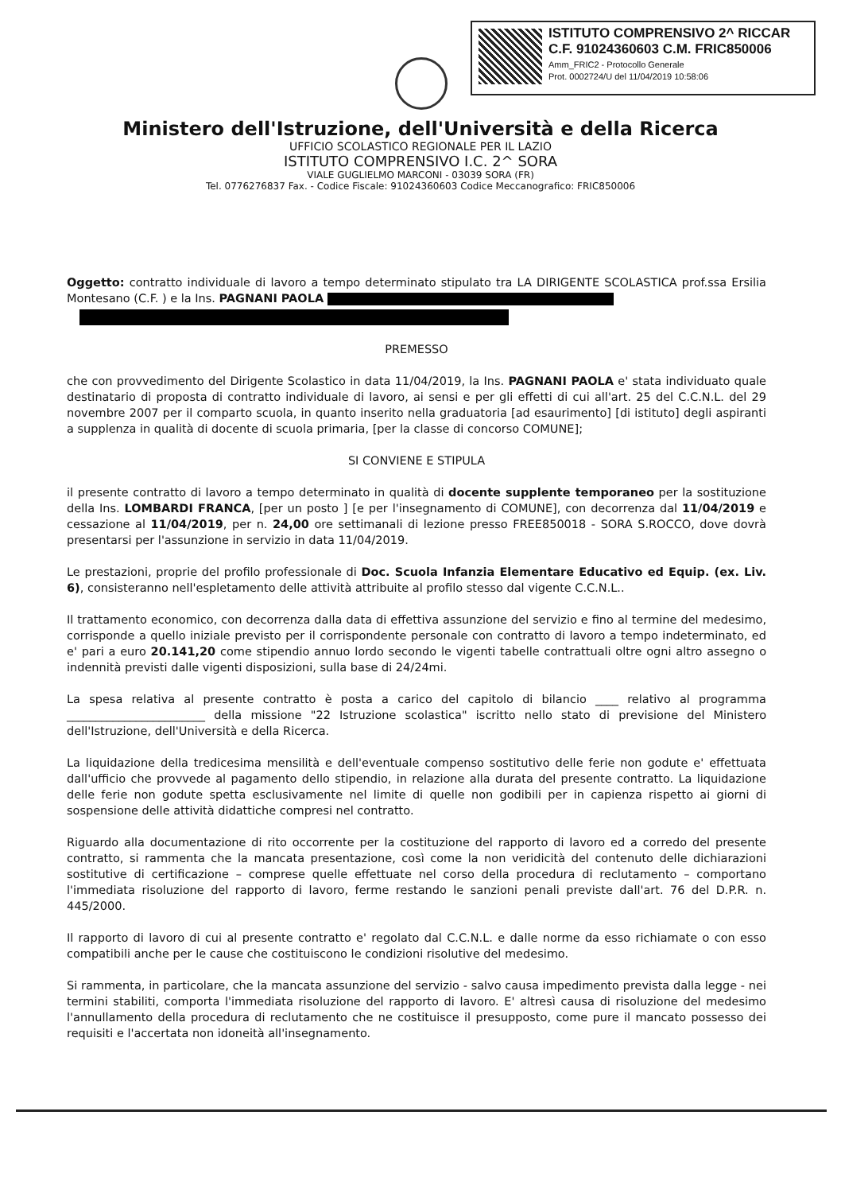ISTITUTO COMPRENSIVO 2^ RICCAR
C.F. 91024360603 C.M. FRIC850006
Amm_FRIC2 - Protocollo Generale
Prot. 0002724/U del 11/04/2019 10:58:06
Ministero dell'Istruzione, dell'Università e della Ricerca
UFFICIO SCOLASTICO REGIONALE PER IL LAZIO
ISTITUTO COMPRENSIVO I.C. 2^ SORA
VIALE GUGLIELMO MARCONI - 03039 SORA (FR)
Tel. 0776276837 Fax. - Codice Fiscale: 91024360603 Codice Meccanografico: FRIC850006
Oggetto: contratto individuale di lavoro a tempo determinato stipulato tra LA DIRIGENTE SCOLASTICA prof.ssa Ersilia Montesano (C.F. ) e la Ins. PAGNANI PAOLA
PREMESSO
che con provvedimento del Dirigente Scolastico in data 11/04/2019, la Ins. PAGNANI PAOLA e' stata individuato quale destinatario di proposta di contratto individuale di lavoro, ai sensi e per gli effetti di cui all'art. 25 del C.C.N.L. del 29 novembre 2007 per il comparto scuola, in quanto inserito nella graduatoria [ad esaurimento] [di istituto] degli aspiranti a supplenza in qualità di docente di scuola primaria, [per la classe di concorso COMUNE];
SI CONVIENE E STIPULA
il presente contratto di lavoro a tempo determinato in qualità di docente supplente temporaneo per la sostituzione della Ins. LOMBARDI FRANCA, [per un posto ] [e per l'insegnamento di COMUNE], con decorrenza dal 11/04/2019 e cessazione al 11/04/2019, per n. 24,00 ore settimanali di lezione presso FREE850018 - SORA S.ROCCO, dove dovrà presentarsi per l'assunzione in servizio in data 11/04/2019.
Le prestazioni, proprie del profilo professionale di Doc. Scuola Infanzia Elementare Educativo ed Equip. (ex. Liv. 6), consisteranno nell'espletamento delle attività attribuite al profilo stesso dal vigente C.C.N.L..
Il trattamento economico, con decorrenza dalla data di effettiva assunzione del servizio e fino al termine del medesimo, corrisponde a quello iniziale previsto per il corrispondente personale con contratto di lavoro a tempo indeterminato, ed e' pari a euro 20.141,20 come stipendio annuo lordo secondo le vigenti tabelle contrattuali oltre ogni altro assegno o indennità previsti dalle vigenti disposizioni, sulla base di 24/24mi.
La spesa relativa al presente contratto è posta a carico del capitolo di bilancio ____ relativo al programma ________________________ della missione "22 Istruzione scolastica" iscritto nello stato di previsione del Ministero dell'Istruzione, dell'Università e della Ricerca.
La liquidazione della tredicesima mensilità e dell'eventuale compenso sostitutivo delle ferie non godute e' effettuata dall'ufficio che provvede al pagamento dello stipendio, in relazione alla durata del presente contratto. La liquidazione delle ferie non godute spetta esclusivamente nel limite di quelle non godibili per in capienza rispetto ai giorni di sospensione delle attività didattiche compresi nel contratto.
Riguardo alla documentazione di rito occorrente per la costituzione del rapporto di lavoro ed a corredo del presente contratto, si rammenta che la mancata presentazione, così come la non veridicità del contenuto delle dichiarazioni sostitutive di certificazione – comprese quelle effettuate nel corso della procedura di reclutamento – comportano l'immediata risoluzione del rapporto di lavoro, ferme restando le sanzioni penali previste dall'art. 76 del D.P.R. n. 445/2000.
Il rapporto di lavoro di cui al presente contratto e' regolato dal C.C.N.L. e dalle norme da esso richiamate o con esso compatibili anche per le cause che costituiscono le condizioni risolutive del medesimo.
Si rammenta, in particolare, che la mancata assunzione del servizio - salvo causa impedimento prevista dalla legge - nei termini stabiliti, comporta l'immediata risoluzione del rapporto di lavoro. E' altresì causa di risoluzione del medesimo l'annullamento della procedura di reclutamento che ne costituisce il presupposto, come pure il mancato possesso dei requisiti e l'accertata non idoneità all'insegnamento.